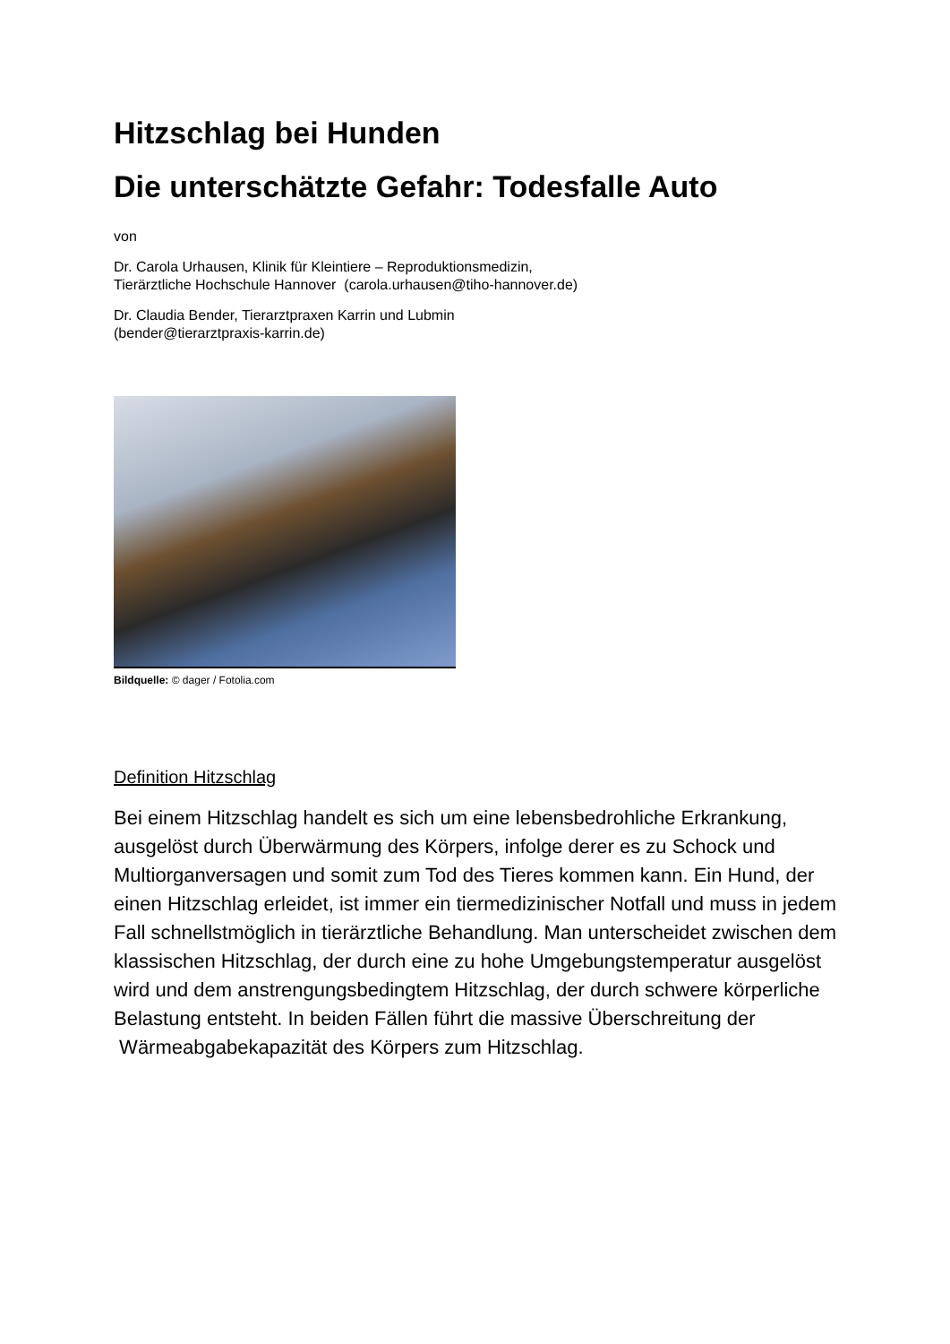Hitzschlag bei Hunden
Die unterschätzte Gefahr: Todesfalle Auto
von
Dr. Carola Urhausen, Klinik für Kleintiere – Reproduktionsmedizin,
Tierärztliche Hochschule Hannover (carola.urhausen@tiho-hannover.de)
Dr. Claudia Bender, Tierarztpraxen Karrin und Lubmin
(bender@tierarztpraxis-karrin.de)
Bildquelle: © dager / Fotolia.com
Definition Hitzschlag
Bei einem Hitzschlag handelt es sich um eine lebensbedrohliche Erkrankung, ausgelöst durch Überwärmung des Körpers, infolge derer es zu Schock und Multiorganversagen und somit zum Tod des Tieres kommen kann. Ein Hund, der einen Hitzschlag erleidet, ist immer ein tiermedizinischer Notfall und muss in jedem Fall schnellstmöglich in tierärztliche Behandlung. Man unterscheidet zwischen dem klassischen Hitzschlag, der durch eine zu hohe Umgebungstemperatur ausgelöst wird und dem anstrengungsbedingtem Hitzschlag, der durch schwere körperliche Belastung entsteht. In beiden Fällen führt die massive Überschreitung der Wärmeabgabekapazität des Körpers zum Hitzschlag.